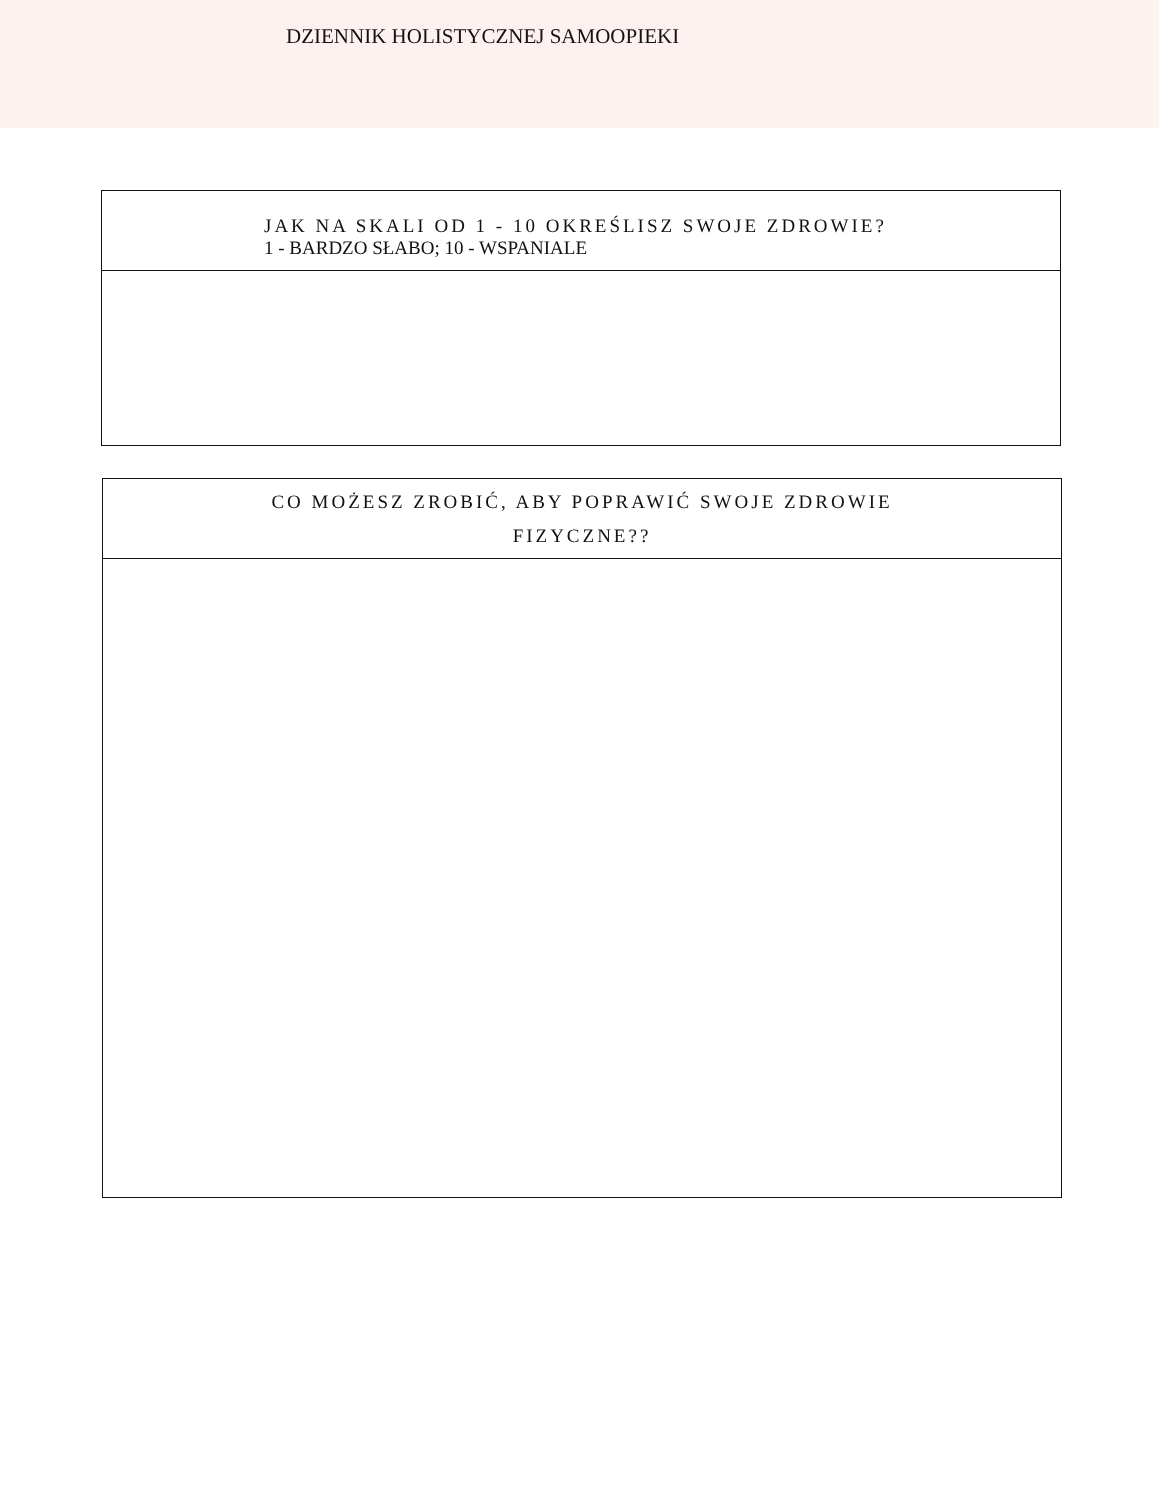DZIENNIK HOLISTYCZNEJ SAMOOPIEKI
JAK NA SKALI OD 1 - 10 OKREŚLISZ SWOJE ZDROWIE?
1 - BARDZO SŁABO; 10 - WSPANIALE
CO MOŻESZ ZROBIĆ, ABY POPRAWIĆ SWOJE ZDROWIE
FIZYCZNE??